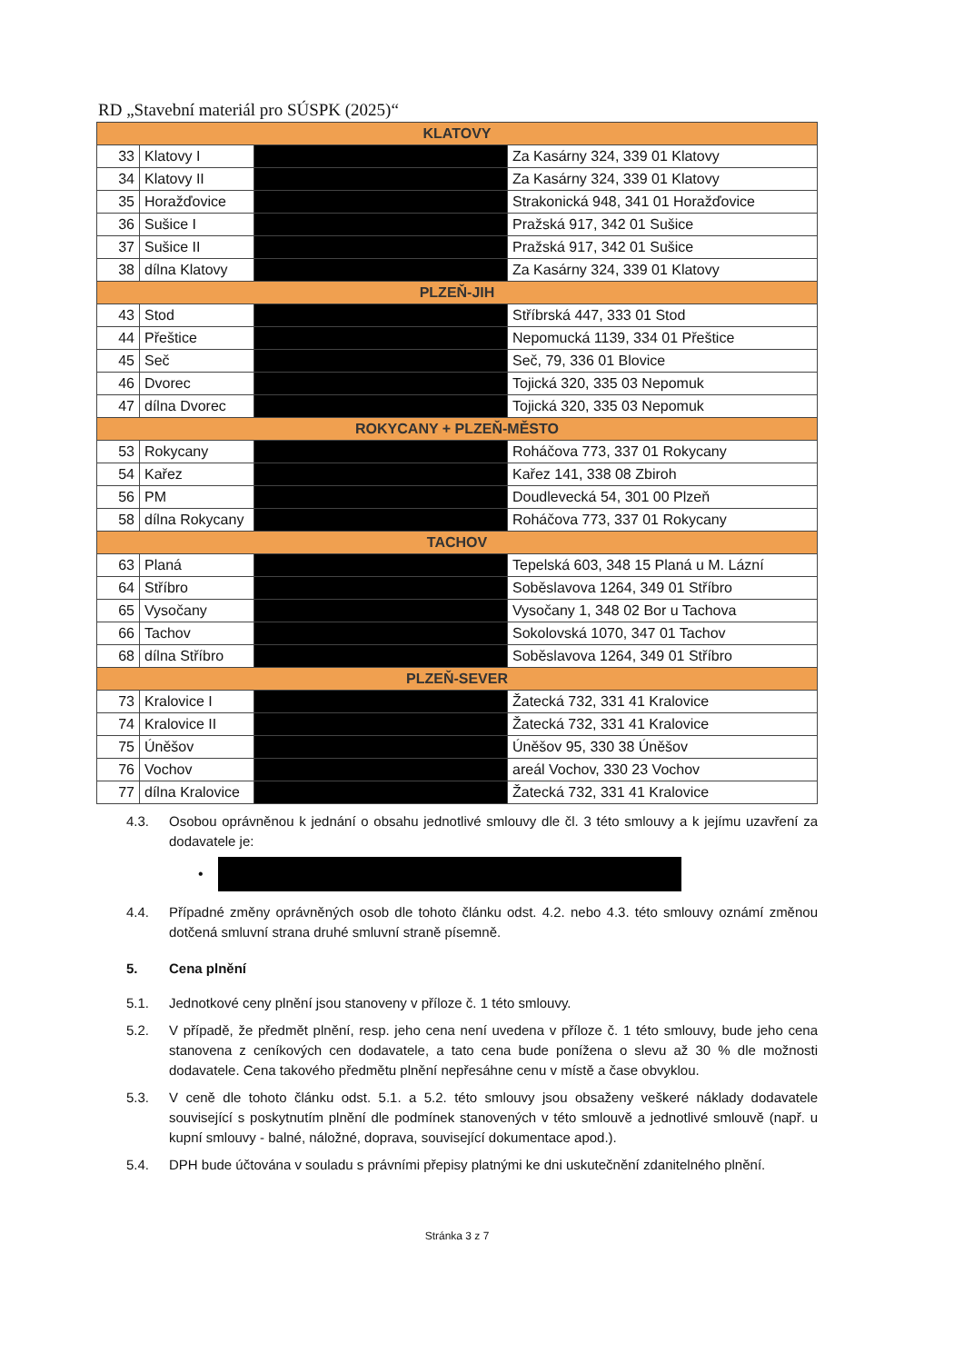RD „Stavební materiál pro SÚSPK (2025)“
| KLATOVY | | | |
| 33 | Klatovy I | | Za Kasárny 324, 339 01 Klatovy |
| 34 | Klatovy II | | Za Kasárny 324, 339 01 Klatovy |
| 35 | Horažďovice | | Strakonická 948, 341 01 Horažďovice |
| 36 | Sušice I | | Pražská 917, 342 01 Sušice |
| 37 | Sušice II | | Pražská 917, 342 01 Sušice |
| 38 | dílna Klatovy | | Za Kasárny 324, 339 01 Klatovy |
| PLZEŇ-JIH | | | |
| 43 | Stod | | Stříbrská 447, 333 01 Stod |
| 44 | Přeštice | | Nepomucká 1139, 334 01 Přeštice |
| 45 | Seč | | Seč, 79, 336 01 Blovice |
| 46 | Dvorec | | Tojická 320, 335 03 Nepomuk |
| 47 | dílna Dvorec | | Tojická 320, 335 03 Nepomuk |
| ROKYCANY + PLZEŇ-MĚSTO | | | |
| 53 | Rokycany | | Roháčova 773, 337 01 Rokycany |
| 54 | Kařez | | Kařez 141, 338 08 Zbiroh |
| 56 | PM | | Doudlevecká 54, 301 00 Plzeň |
| 58 | dílna Rokycany | | Roháčova 773, 337 01 Rokycany |
| TACHOV | | | |
| 63 | Planá | | Tepelská 603, 348 15 Planá u M. Lázní |
| 64 | Stříbro | | Soběslavova 1264, 349 01 Stříbro |
| 65 | Vysočany | | Vysočany 1, 348 02 Bor u Tachova |
| 66 | Tachov | | Sokolovská 1070, 347 01 Tachov |
| 68 | dílna Stříbro | | Soběslavova 1264, 349 01 Stříbro |
| PLZEŇ-SEVER | | | |
| 73 | Kralovice I | | Žatecká 732, 331 41 Kralovice |
| 74 | Kralovice II | | Žatecká 732, 331 41 Kralovice |
| 75 | Úněšov | | Úněšov 95, 330 38 Úněšov |
| 76 | Vochov | | areál Vochov, 330 23 Vochov |
| 77 | dílna Kralovice | | Žatecká 732, 331 41 Kralovice |
4.3. Osobou oprávněnou k jednání o obsahu jednotlivé smlouvy dle čl. 3 této smlouvy a k jejímu uzavření za dodavatele je:
•
4.4. Případné změny oprávněných osob dle tohoto článku odst. 4.2. nebo 4.3. této smlouvy oznámí změnou dotčená smluvní strana druhé smluvní straně písemně.
5. Cena plnění
5.1. Jednotkové ceny plnění jsou stanoveny v příloze č. 1 této smlouvy.
5.2. V případě, že předmět plnění, resp. jeho cena není uvedena v příloze č. 1 této smlouvy, bude jeho cena stanovena z ceníkových cen dodavatele, a tato cena bude ponížena o slevu až 30 % dle možnosti dodavatele. Cena takového předmětu plnění nepřesáhne cenu v místě a čase obvyklou.
5.3. V ceně dle tohoto článku odst. 5.1. a 5.2. této smlouvy jsou obsaženy veškeré náklady dodavatele související s poskytnutím plnění dle podmínek stanovených v této smlouvě a jednotlivé smlouvě (např. u kupní smlouvy - balné, náložné, doprava, související dokumentace apod.).
5.4. DPH bude účtována v souladu s právními přepisy platnými ke dni uskutečnění zdanitelného plnění.
Stránka 3 z 7